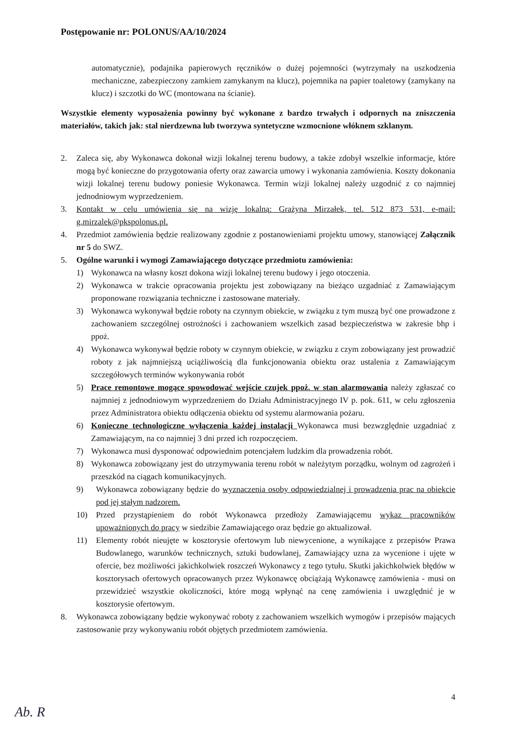Postępowanie nr: POLONUS/AA/10/2024
automatycznie), podajnika papierowych ręczników o dużej pojemności (wytrzymały na uszkodzenia mechaniczne, zabezpieczony zamkiem zamykanym na klucz), pojemnika na papier toaletowy (zamykany na klucz) i szczotki do WC (montowana na ścianie).
Wszystkie elementy wyposażenia powinny być wykonane z bardzo trwałych i odpornych na zniszczenia materiałów, takich jak: stal nierdzewna lub tworzywa syntetyczne wzmocnione włóknem szklanym.
2. Zaleca się, aby Wykonawca dokonał wizji lokalnej terenu budowy, a także zdobył wszelkie informacje, które mogą być konieczne do przygotowania oferty oraz zawarcia umowy i wykonania zamówienia. Koszty dokonania wizji lokalnej terenu budowy poniesie Wykonawca. Termin wizji lokalnej należy uzgodnić z co najmniej jednodniowym wyprzedzeniem.
3. Kontakt w celu umówienia się na wizję lokalną: Grażyna Mirzałek, tel. 512 873 531, e-mail: g.mirzalek@pkspolonus.pl.
4. Przedmiot zamówienia będzie realizowany zgodnie z postanowieniami projektu umowy, stanowiącej Załącznik nr 5 do SWZ.
5. Ogólne warunki i wymogi Zamawiającego dotyczące przedmiotu zamówienia:
1) Wykonawca na własny koszt dokona wizji lokalnej terenu budowy i jego otoczenia.
2) Wykonawca w trakcie opracowania projektu jest zobowiązany na bieżąco uzgadniać z Zamawiającym proponowane rozwiązania techniczne i zastosowane materiały.
3) Wykonawca wykonywał będzie roboty na czynnym obiekcie, w związku z tym muszą być one prowadzone z zachowaniem szczególnej ostrożności i zachowaniem wszelkich zasad bezpieczeństwa w zakresie bhp i ppoż.
4) Wykonawca wykonywał będzie roboty w czynnym obiekcie, w związku z czym zobowiązany jest prowadzić roboty z jak najmniejszą uciążliwością dla funkcjonowania obiektu oraz ustalenia z Zamawiającym szczegółowych terminów wykonywania robót
5) Prace remontowe mogące spowodować wejście czujek ppoż. w stan alarmowania należy zgłaszać co najmniej z jednodniowym wyprzedzeniem do Działu Administracyjnego IV p. pok. 611, w celu zgłoszenia przez Administratora obiektu odłączenia obiektu od systemu alarmowania pożaru.
6) Konieczne technologiczne wyłączenia każdej instalacji Wykonawca musi bezwzględnie uzgadniać z Zamawiającym, na co najmniej 3 dni przed ich rozpoczęciem.
7) Wykonawca musi dysponować odpowiednim potencjałem ludzkim dla prowadzenia robót.
8) Wykonawca zobowiązany jest do utrzymywania terenu robót w należytym porządku, wolnym od zagrożeń i przeszkód na ciągach komunikacyjnych.
9) Wykonawca zobowiązany będzie do wyznaczenia osoby odpowiedzialnej i prowadzenia prac na obiekcie pod jej stałym nadzorem.
10) Przed przystąpieniem do robót Wykonawca przedłoży Zamawiającemu wykaz pracowników upoważnionych do pracy w siedzibie Zamawiającego oraz będzie go aktualizował.
11) Elementy robót nieujęte w kosztorysie ofertowym lub niewycenione, a wynikające z przepisów Prawa Budowlanego, warunków technicznych, sztuki budowlanej, Zamawiający uzna za wycenione i ujęte w ofercie, bez możliwości jakichkolwiek roszczeń Wykonawcy z tego tytułu. Skutki jakichkolwiek błędów w kosztorysach ofertowych opracowanych przez Wykonawcę obciążają Wykonawcę zamówienia - musi on przewidzieć wszystkie okoliczności, które mogą wpłynąć na cenę zamówienia i uwzględnić je w kosztorysie ofertowym.
8. Wykonawca zobowiązany będzie wykonywać roboty z zachowaniem wszelkich wymogów i przepisów mających zastosowanie przy wykonywaniu robót objętych przedmiotem zamówienia.
4
Ab. R